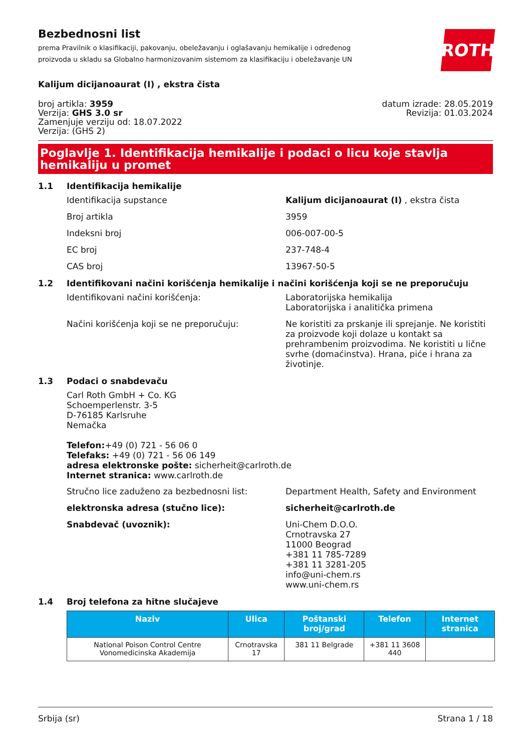ROTH
Bezbednosni list
prema Pravilnik o klasifikaciji, pakovanju, obeležavanju i oglašavanju hemikalije i određenog proizvoda u skladu sa Globalno harmonizovanim sistemom za klasifikaciju i obeležavanje UN
Kalijum dicijanoaurat (I) , ekstra čista
broj artikla: 3959
Verzija: GHS 3.0 sr
Zamenjuje verziju od: 18.07.2022
Verzija: (GHS 2)
datum izrade: 28.05.2019
Revizija: 01.03.2024
Poglavlje 1. Identifikacija hemikalije i podaci o licu koje stavlja hemikaliju u promet
1.1 Identifikacija hemikalije
Identifikacija supstance Kalijum dicijanoaurat (I) , ekstra čista
Broj artikla 3959
Indeksni broj 006-007-00-5
EC broj 237-748-4
CAS broj 13967-50-5
1.2 Identifikovani načini korišćenja hemikalije i načini korišćenja koji se ne preporučuju
Identifikovani načini korišćenja: Laboratorijska hemikalija
Laboratorijska i analitička primena
Načini korišćenja koji se ne preporučuju: Ne koristiti za prskanje ili sprejanje. Ne koristiti za proizvode koji dolaze u kontakt sa prehrambenim proizvodima. Ne koristiti u lične svrhe (domaćinstva). Hrana, piće i hrana za životinje.
1.3 Podaci o snabdevaču
Carl Roth GmbH + Co. KG
Schoemperlenstr. 3-5
D-76185 Karlsruhe
Nemačka
Telefon:+49 (0) 721 - 56 06 0
Telefaks: +49 (0) 721 - 56 06 149
adresa elektronske pošte: sicherheit@carlroth.de
Internet stranica: www.carlroth.de
Stručno lice zaduženo za bezbednosni list: Department Health, Safety and Environment
elektronska adresa (stučno lice): sicherheit@carlroth.de
Snabdevač (uvoznik): Uni-Chem D.O.O.
Crnotravska 27
11000 Beograd
+381 11 785-7289
+381 11 3281-205
info@uni-chem.rs
www.uni-chem.rs
1.4 Broj telefona za hitne slučajeve
| Naziv | Ulica | Poštanski broj/grad | Telefon | Internet stranica |
| --- | --- | --- | --- | --- |
| National Poison Control Centre Vonomedicinska Akademija | Crnotravska 17 | 381 11 Belgrade | +381 11 3608 440 | |
Srbija (sr) Strana 1 / 18